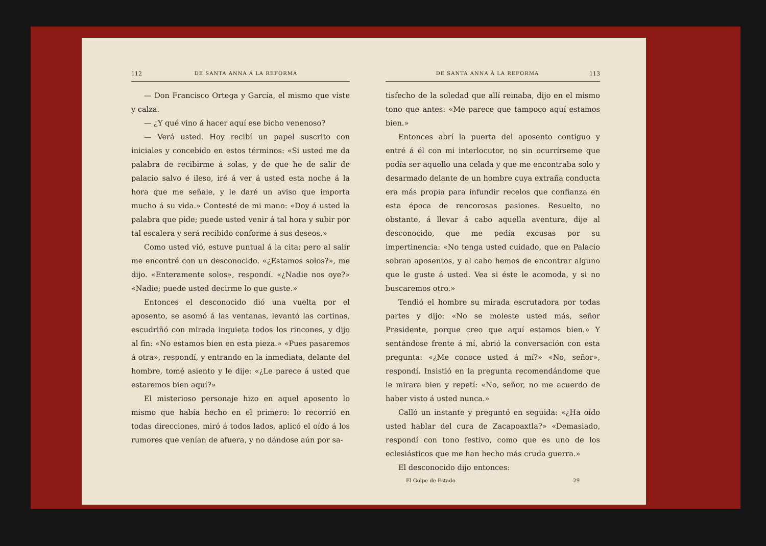112 DE SANTA ANNA Á LA REFORMA
— Don Francisco Ortega y García, el mismo que viste y calza.
— ¿Y qué vino á hacer aquí ese bicho venenoso?
— Verá usted. Hoy recibí un papel suscrito con iniciales y concebido en estos términos: «Si usted me da palabra de recibirme á solas, y de que he de salir de palacio salvo é ileso, iré á ver á usted esta noche á la hora que me señale, y le daré un aviso que importa mucho á su vida.» Contesté de mi mano: «Doy á usted la palabra que pide; puede usted venir á tal hora y subir por tal escalera y será recibido conforme á sus deseos.»
Como usted vió, estuve puntual á la cita; pero al salir me encontré con un desconocido. «¿Estamos solos?», me dijo. «Enteramente solos», respondí. «¿Nadie nos oye?» «Nadie; puede usted decirme lo que guste.»
Entonces el desconocido dió una vuelta por el aposento, se asomó á las ventanas, levantó las cortinas, escudriñó con mirada inquieta todos los rincones, y dijo al fin: «No estamos bien en esta pieza.» «Pues pasaremos á otra», respondí, y entrando en la inmediata, delante del hombre, tomé asiento y le dije: «¿Le parece á usted que estaremos bien aquí?»
El misterioso personaje hizo en aquel aposento lo mismo que había hecho en el primero: lo recorrió en todas direcciones, miró á todos lados, aplicó el oído á los rumores que venían de afuera, y no dándose aún por sa-
DE SANTA ANNA Á LA REFORMA 113
tisfecho de la soledad que allí reinaba, dijo en el mismo tono que antes: «Me parece que tampoco aquí estamos bien.»
Entonces abrí la puerta del aposento contiguo y entré á él con mi interlocutor, no sin ocurrírseme que podía ser aquello una celada y que me encontraba solo y desarmado delante de un hombre cuya extraña conducta era más propia para infundir recelos que confianza en esta época de rencorosas pasiones. Resuelto, no obstante, á llevar á cabo aquella aventura, dije al desconocido, que me pedía excusas por su impertinencia: «No tenga usted cuidado, que en Palacio sobran aposentos, y al cabo hemos de encontrar alguno que le guste á usted. Vea si éste le acomoda, y si no buscaremos otro.»
Tendió el hombre su mirada escrutadora por todas partes y dijo: «No se moleste usted más, señor Presidente, porque creo que aquí estamos bien.» Y sentándose frente á mí, abrió la conversación con esta pregunta: «¿Me conoce usted á mí?» «No, señor», respondí. Insistió en la pregunta recomendándome que le mirara bien y repetí: «No, señor, no me acuerdo de haber visto á usted nunca.»
Calló un instante y preguntó en seguida: «¿Ha oído usted hablar del cura de Zacapoaxtla?» «Demasiado, respondí con tono festivo, como que es uno de los eclesiásticos que me han hecho más cruda guerra.»
El desconocido dijo entonces:
El Golpe de Estado 29